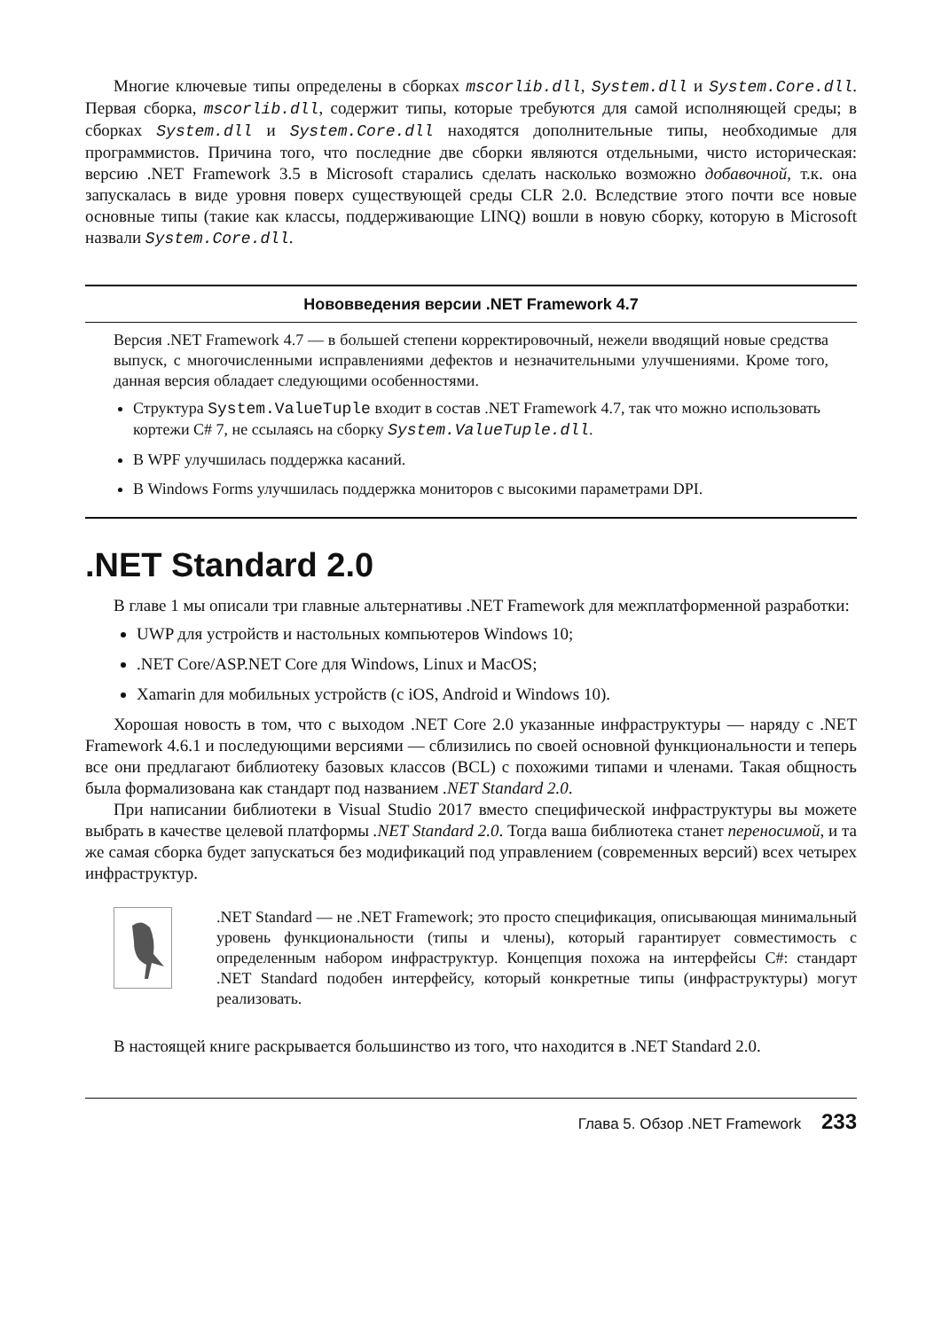Многие ключевые типы определены в сборках mscorlib.dll, System.dll и System.Core.dll. Первая сборка, mscorlib.dll, содержит типы, которые требуются для самой исполняющей среды; в сборках System.dll и System.Core.dll находятся дополнительные типы, необходимые для программистов. Причина того, что последние две сборки являются отдельными, чисто историческая: версию .NET Framework 3.5 в Microsoft старались сделать насколько возможно добавочной, т.к. она запускалась в виде уровня поверх существующей среды CLR 2.0. Вследствие этого почти все новые основные типы (такие как классы, поддерживающие LINQ) вошли в новую сборку, которую в Microsoft назвали System.Core.dll.
Нововведения версии .NET Framework 4.7
Версия .NET Framework 4.7 — в большей степени корректировочный, нежели вводящий новые средства выпуск, с многочисленными исправлениями дефектов и незначительными улучшениями. Кроме того, данная версия обладает следующими особенностями.
Структура System.ValueTuple входит в состав .NET Framework 4.7, так что можно использовать кортежи C# 7, не ссылаясь на сборку System.ValueTuple.dll.
В WPF улучшилась поддержка касаний.
В Windows Forms улучшилась поддержка мониторов с высокими параметрами DPI.
.NET Standard 2.0
В главе 1 мы описали три главные альтернативы .NET Framework для межплатформенной разработки:
UWP для устройств и настольных компьютеров Windows 10;
.NET Core/ASP.NET Core для Windows, Linux и MacOS;
Xamarin для мобильных устройств (с iOS, Android и Windows 10).
Хорошая новость в том, что с выходом .NET Core 2.0 указанные инфраструктуры — наряду с .NET Framework 4.6.1 и последующими версиями — сблизились по своей основной функциональности и теперь все они предлагают библиотеку базовых классов (BCL) с похожими типами и членами. Такая общность была формализована как стандарт под названием .NET Standard 2.0.
При написании библиотеки в Visual Studio 2017 вместо специфической инфраструктуры вы можете выбрать в качестве целевой платформы .NET Standard 2.0. Тогда ваша библиотека станет переносимой, и та же самая сборка будет запускаться без модификаций под управлением (современных версий) всех четырех инфраструктур.
.NET Standard — не .NET Framework; это просто спецификация, описывающая минимальный уровень функциональности (типы и члены), который гарантирует совместимость с определенным набором инфраструктур. Концепция похожа на интерфейсы C#: стандарт .NET Standard подобен интерфейсу, который конкретные типы (инфраструктуры) могут реализовать.
В настоящей книге раскрывается большинство из того, что находится в .NET Standard 2.0.
Глава 5. Обзор .NET Framework 233